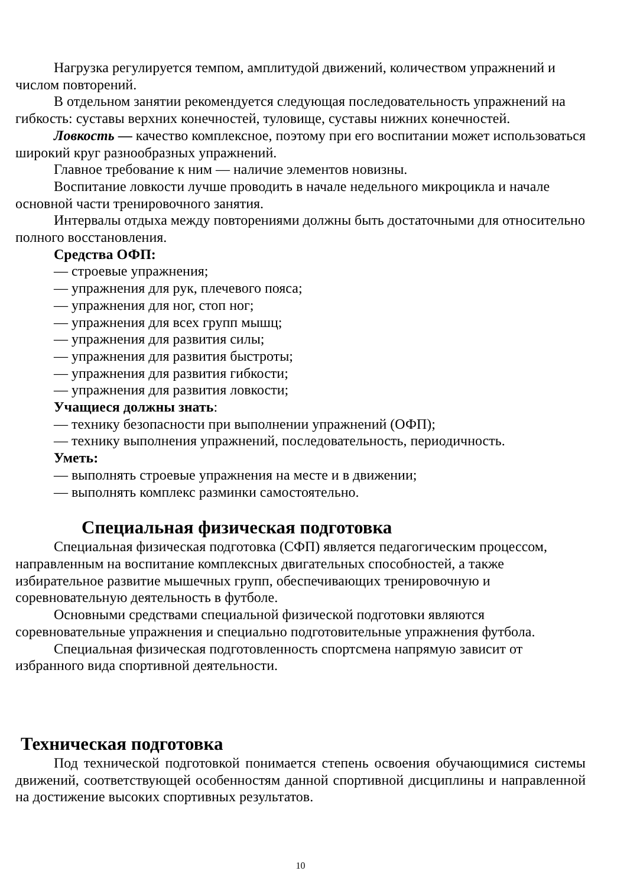Нагрузка регулируется темпом, амплитудой движений, количеством упражнений и числом повторений.
В отдельном занятии рекомендуется следующая последовательность упражнений на гибкость: суставы верхних конечностей, туловище, суставы нижних конечностей.
Ловкость — качество комплексное, поэтому при его воспитании может использоваться широкий круг разнообразных упражнений.
Главное требование к ним — наличие элементов новизны.
Воспитание ловкости лучше проводить в начале недельного микроцикла и начале основной части тренировочного занятия.
Интервалы отдыха между повторениями должны быть достаточными для относительно полного восстановления.
Средства ОФП:
— строевые упражнения;
— упражнения для рук, плечевого пояса;
— упражнения для ног, стоп ног;
— упражнения для всех групп мышц;
— упражнения для развития силы;
— упражнения для развития быстроты;
— упражнения для развития гибкости;
— упражнения для развития ловкости;
Учащиеся должны знать:
— технику безопасности при выполнении упражнений (ОФП);
— технику выполнения упражнений, последовательность, периодичность.
Уметь:
— выполнять строевые упражнения на месте и в движении;
— выполнять комплекс разминки самостоятельно.
Специальная физическая подготовка
Специальная физическая подготовка (СФП) является педагогическим процессом, направленным на воспитание комплексных двигательных способностей, а также избирательное развитие мышечных групп, обеспечивающих тренировочную и соревновательную деятельность в футболе.
Основными средствами специальной физической подготовки являются соревновательные упражнения и специально подготовительные упражнения футбола.
Специальная физическая подготовленность спортсмена напрямую зависит от избранного вида спортивной деятельности.
Техническая подготовка
Под технической подготовкой понимается степень освоения обучающимися системы движений, соответствующей особенностям данной спортивной дисциплины и направленной на достижение высоких спортивных результатов.
10